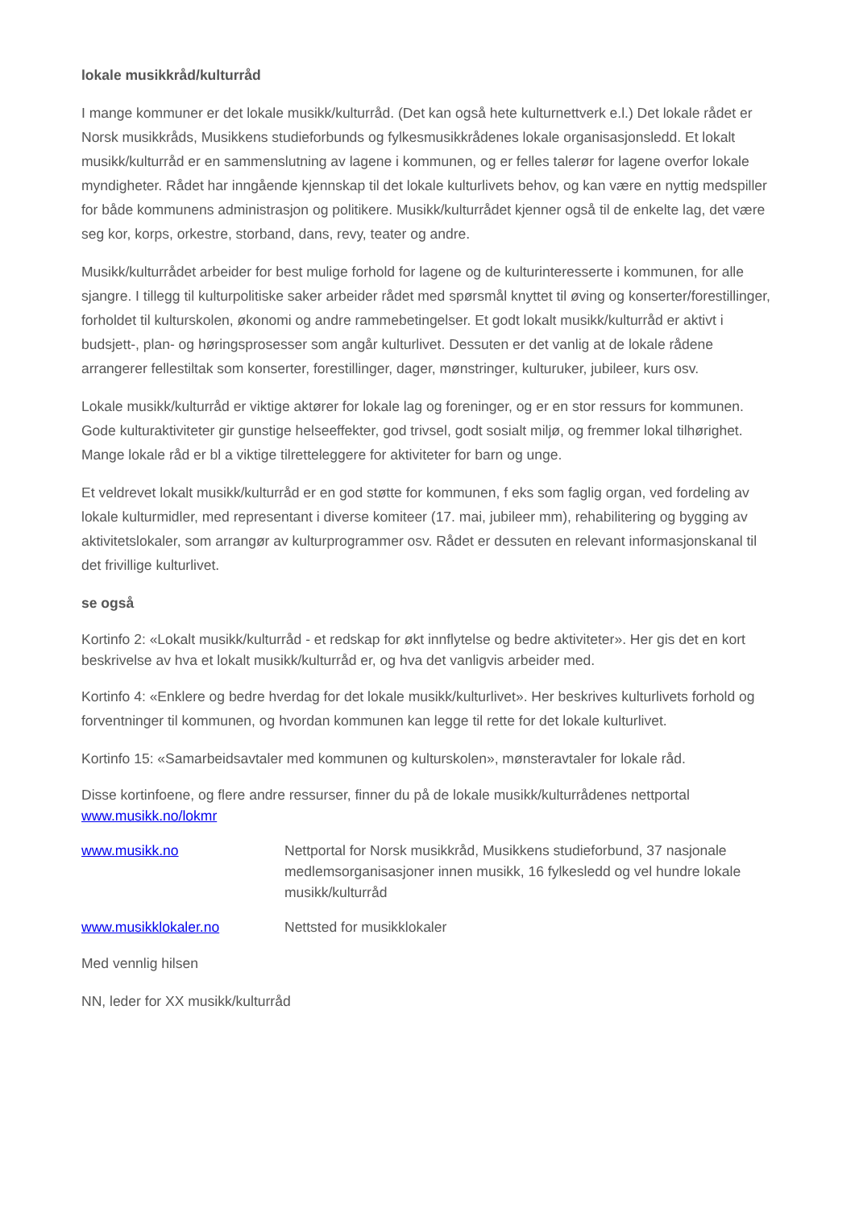lokale musikkråd/kulturråd
I mange kommuner er det lokale musikk/kulturråd. (Det kan også hete kulturnettverk e.l.) Det lokale rådet er Norsk musikkråds, Musikkens studieforbunds og fylkesmusikkrådenes lokale organisasjonsledd. Et lokalt musikk/kulturråd er en sammenslutning av lagene i kommunen, og er felles talerør for lagene overfor lokale myndigheter. Rådet har inngående kjennskap til det lokale kulturlivets behov, og kan være en nyttig medspiller for både kommunens administrasjon og politikere. Musikk/kulturrådet kjenner også til de enkelte lag, det være seg kor, korps, orkestre, storband, dans, revy, teater og andre.
Musikk/kulturrådet arbeider for best mulige forhold for lagene og de kulturinteresserte i kommunen, for alle sjangre. I tillegg til kulturpolitiske saker arbeider rådet med spørsmål knyttet til øving og konserter/forestillinger, forholdet til kulturskolen, økonomi og andre rammebetingelser. Et godt lokalt musikk/kulturråd er aktivt i budsjett-, plan- og høringsprosesser som angår kulturlivet. Dessuten er det vanlig at de lokale rådene arrangerer fellestiltak som konserter, forestillinger, dager, mønstringer, kulturuker, jubileer, kurs osv.
Lokale musikk/kulturråd er viktige aktører for lokale lag og foreninger, og er en stor ressurs for kommunen. Gode kulturaktiviteter gir gunstige helseeffekter, god trivsel, godt sosialt miljø, og fremmer lokal tilhørighet. Mange lokale råd er bl a viktige tilretteleggere for aktiviteter for barn og unge.
Et veldrevet lokalt musikk/kulturråd er en god støtte for kommunen, f eks som faglig organ, ved fordeling av lokale kulturmidler, med representant i diverse komiteer (17. mai, jubileer mm), rehabilitering og bygging av aktivitetslokaler, som arrangør av kulturprogrammer osv. Rådet er dessuten en relevant informasjonskanal til det frivillige kulturlivet.
se også
Kortinfo 2: «Lokalt musikk/kulturråd - et redskap for økt innflytelse og bedre aktiviteter». Her gis det en kort beskrivelse av hva et lokalt musikk/kulturråd er, og hva det vanligvis arbeider med.
Kortinfo 4: «Enklere og bedre hverdag for det lokale musikk/kulturlivet». Her beskrives kulturlivets forhold og forventninger til kommunen, og hvordan kommunen kan legge til rette for det lokale kulturlivet.
Kortinfo 15: «Samarbeidsavtaler med kommunen og kulturskolen», mønsteravtaler for lokale råd.
Disse kortinfoene, og flere andre ressurser, finner du på de lokale musikk/kulturrådenes nettportal www.musikk.no/lokmr
www.musikk.no Nettportal for Norsk musikkråd, Musikkens studieforbund, 37 nasjonale medlemsorganisasjoner innen musikk, 16 fylkesledd og vel hundre lokale musikk/kulturråd
www.musikklokaler.no Nettsted for musikklokaler
Med vennlig hilsen
NN, leder for XX musikk/kulturråd